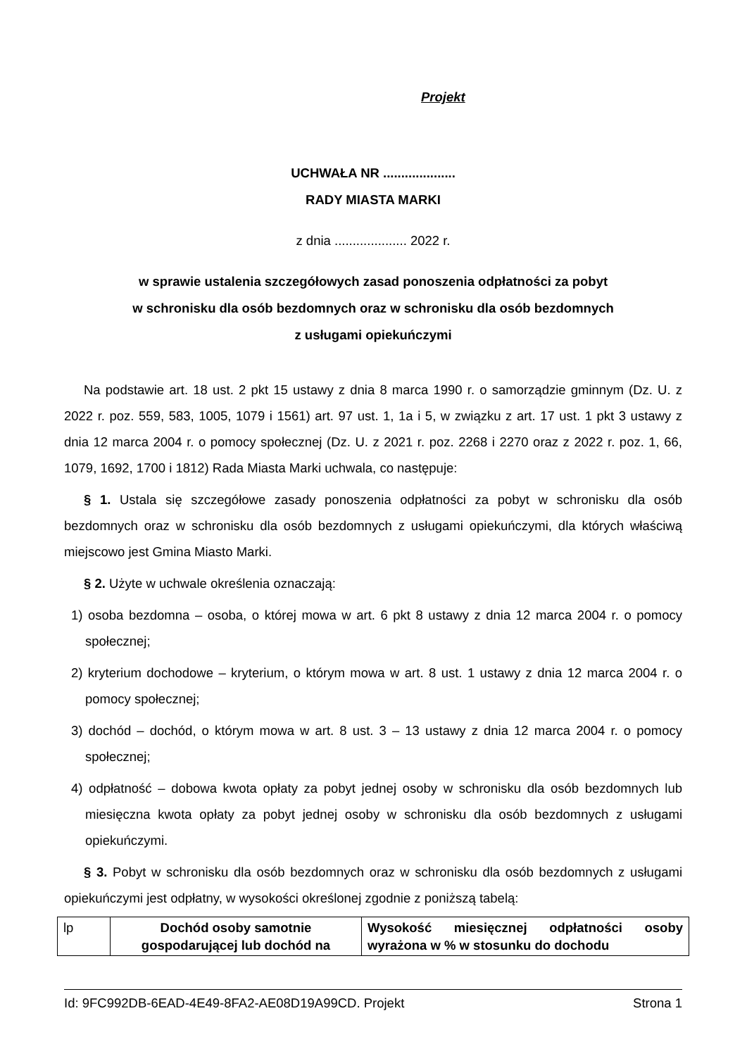Projekt
UCHWAŁA NR ....................
RADY MIASTA MARKI
z dnia .................... 2022 r.
w sprawie ustalenia szczegółowych zasad ponoszenia odpłatności za pobyt
w schronisku dla osób bezdomnych oraz w schronisku dla osób bezdomnych
z usługami opiekuńczymi
Na podstawie art. 18 ust. 2 pkt 15 ustawy z dnia 8 marca 1990 r. o samorządzie gminnym (Dz. U. z 2022 r. poz. 559, 583, 1005, 1079 i 1561) art. 97 ust. 1, 1a i 5, w związku z art. 17 ust. 1 pkt 3 ustawy z dnia 12 marca 2004 r. o pomocy społecznej (Dz. U. z 2021 r. poz. 2268 i 2270 oraz z 2022 r. poz. 1, 66, 1079, 1692, 1700 i 1812) Rada Miasta Marki uchwala, co następuje:
§ 1. Ustala się szczegółowe zasady ponoszenia odpłatności za pobyt w schronisku dla osób bezdomnych oraz w schronisku dla osób bezdomnych z usługami opiekuńczymi, dla których właściwą miejscowo jest Gmina Miasto Marki.
§ 2. Użyte w uchwale określenia oznaczają:
1) osoba bezdomna – osoba, o której mowa w art. 6 pkt 8 ustawy z dnia 12 marca 2004 r. o pomocy społecznej;
2) kryterium dochodowe – kryterium, o którym mowa w art. 8 ust. 1 ustawy z dnia 12 marca 2004 r. o pomocy społecznej;
3) dochód – dochód, o którym mowa w art. 8 ust. 3 – 13 ustawy z dnia 12 marca 2004 r. o pomocy społecznej;
4) odpłatność – dobowa kwota opłaty za pobyt jednej osoby w schronisku dla osób bezdomnych lub miesięczna kwota opłaty za pobyt jednej osoby w schronisku dla osób bezdomnych z usługami opiekuńczymi.
§ 3. Pobyt w schronisku dla osób bezdomnych oraz w schronisku dla osób bezdomnych z usługami opiekuńczymi jest odpłatny, w wysokości określonej zgodnie z poniższą tabelą:
| lp | Dochód osoby samotnie gospodarującej lub dochód na | Wysokość miesięcznej odpłatności osoby wyrażona w % w stosunku do dochodu |
Id: 9FC992DB-6EAD-4E49-8FA2-AE08D19A99CD. Projekt Strona 1